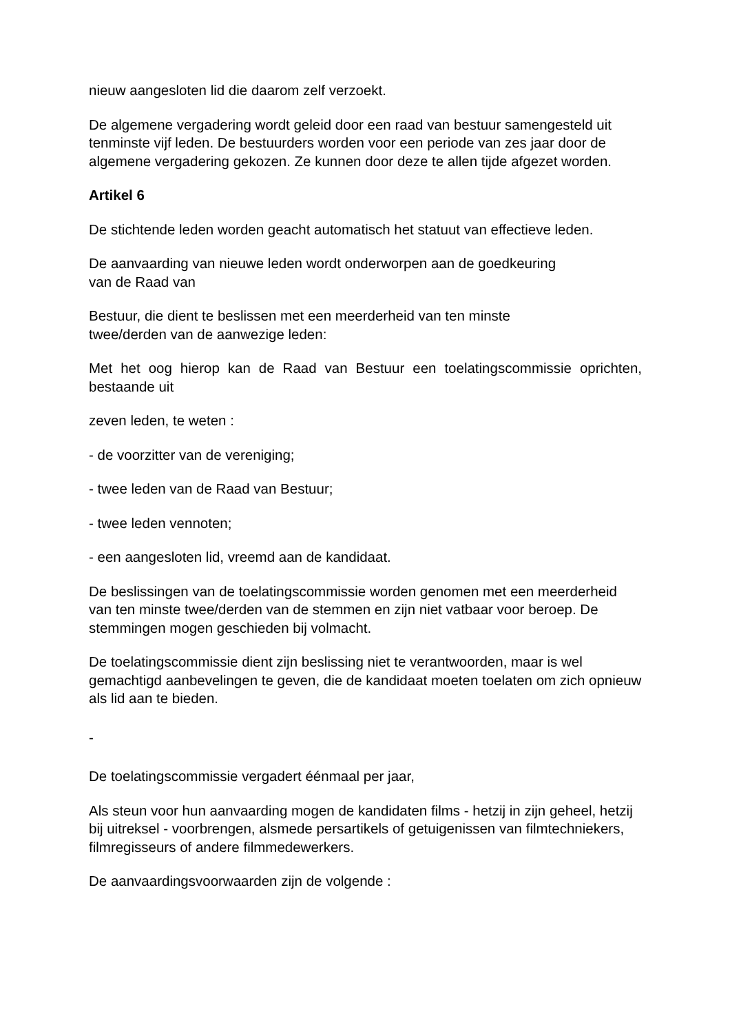nieuw aangesloten lid die daarom zelf verzoekt.
De algemene vergadering wordt geleid door een raad van bestuur samengesteld uit tenminste vijf leden. De bestuurders worden voor een periode van zes jaar door de algemene vergadering gekozen. Ze kunnen door deze te allen tijde afgezet worden.
Artikel 6
De stichtende leden worden geacht automatisch het statuut van effectieve leden.
De aanvaarding van nieuwe leden wordt onderworpen aan de goedkeuring
van de Raad van
Bestuur, die dient te beslissen met een meerderheid van ten minste
twee/derden van de aanwezige leden:
Met het oog hierop kan de Raad van Bestuur een toelatingscommissie oprichten, bestaande uit
zeven leden, te weten :
- de voorzitter van de vereniging;
- twee leden van de Raad van Bestuur;
- twee leden vennoten;
- een aangesloten lid, vreemd aan de kandidaat.
De beslissingen van de toelatingscommissie worden genomen met een meerderheid van ten minste twee/derden van de stemmen en zijn niet vatbaar voor beroep. De stemmingen mogen geschieden bij volmacht.
De toelatingscommissie dient zijn beslissing niet te verantwoorden, maar is wel gemachtigd aanbevelingen te geven, die de kandidaat moeten toelaten om zich opnieuw als lid aan te bieden.
-
De toelatingscommissie vergadert éénmaal per jaar,
Als steun voor hun aanvaarding mogen de kandidaten films - hetzij in zijn geheel, hetzij bij uitreksel - voorbrengen, alsmede persartikels of getuigenissen van filmtechniekers, filmregisseurs of andere filmmedewerkers.
De aanvaardingsvoorwaarden zijn de volgende :